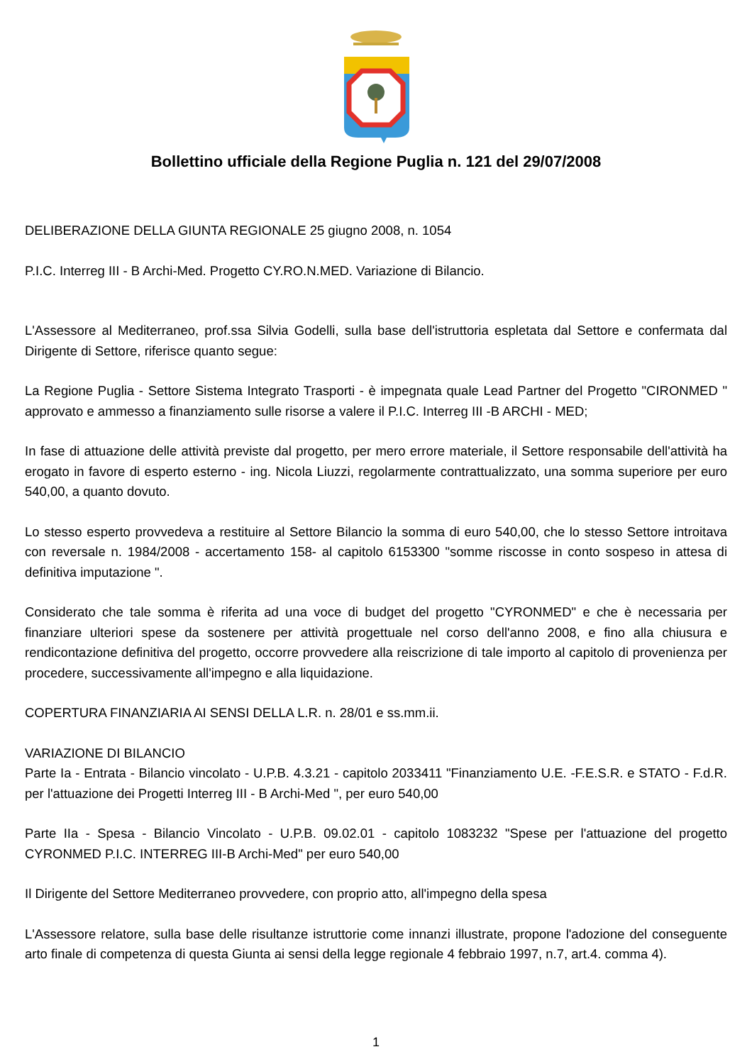Bollettino ufficiale della Regione Puglia n. 121 del 29/07/2008
DELIBERAZIONE DELLA GIUNTA REGIONALE 25 giugno 2008, n. 1054
P.I.C. Interreg III - B Archi-Med. Progetto CY.RO.N.MED. Variazione di Bilancio.
L'Assessore al Mediterraneo, prof.ssa Silvia Godelli, sulla base dell'istruttoria espletata dal Settore e confermata dal Dirigente di Settore, riferisce quanto segue:
La Regione Puglia - Settore Sistema Integrato Trasporti - è impegnata quale Lead Partner del Progetto "CIRONMED " approvato e ammesso a finanziamento sulle risorse a valere il P.I.C. Interreg III -B ARCHI - MED;
In fase di attuazione delle attività previste dal progetto, per mero errore materiale, il Settore responsabile dell'attività ha erogato in favore di esperto esterno - ing. Nicola Liuzzi, regolarmente contrattualizzato, una somma superiore per euro 540,00, a quanto dovuto.
Lo stesso esperto provvedeva a restituire al Settore Bilancio la somma di euro 540,00, che lo stesso Settore introitava con reversale n. 1984/2008 - accertamento 158- al capitolo 6153300 "somme riscosse in conto sospeso in attesa di definitiva imputazione ".
Considerato che tale somma è riferita ad una voce di budget del progetto "CYRONMED" e che è necessaria per finanziare ulteriori spese da sostenere per attività progettuale nel corso dell'anno 2008, e fino alla chiusura e rendicontazione definitiva del progetto, occorre provvedere alla reiscrizione di tale importo al capitolo di provenienza per procedere, successivamente all'impegno e alla liquidazione.
COPERTURA FINANZIARIA AI SENSI DELLA L.R. n. 28/01 e ss.mm.ii.
VARIAZIONE DI BILANCIO
Parte Ia - Entrata - Bilancio vincolato - U.P.B. 4.3.21 - capitolo 2033411 "Finanziamento U.E. -F.E.S.R. e STATO - F.d.R. per l'attuazione dei Progetti Interreg III - B Archi-Med ", per euro 540,00
Parte IIa - Spesa - Bilancio Vincolato - U.P.B. 09.02.01 - capitolo 1083232 "Spese per l'attuazione del progetto CYRONMED P.I.C. INTERREG III-B Archi-Med" per euro 540,00
Il Dirigente del Settore Mediterraneo provvedere, con proprio atto, all'impegno della spesa
L'Assessore relatore, sulla base delle risultanze istruttorie come innanzi illustrate, propone l'adozione del conseguente arto finale di competenza di questa Giunta ai sensi della legge regionale 4 febbraio 1997, n.7, art.4. comma 4).
1